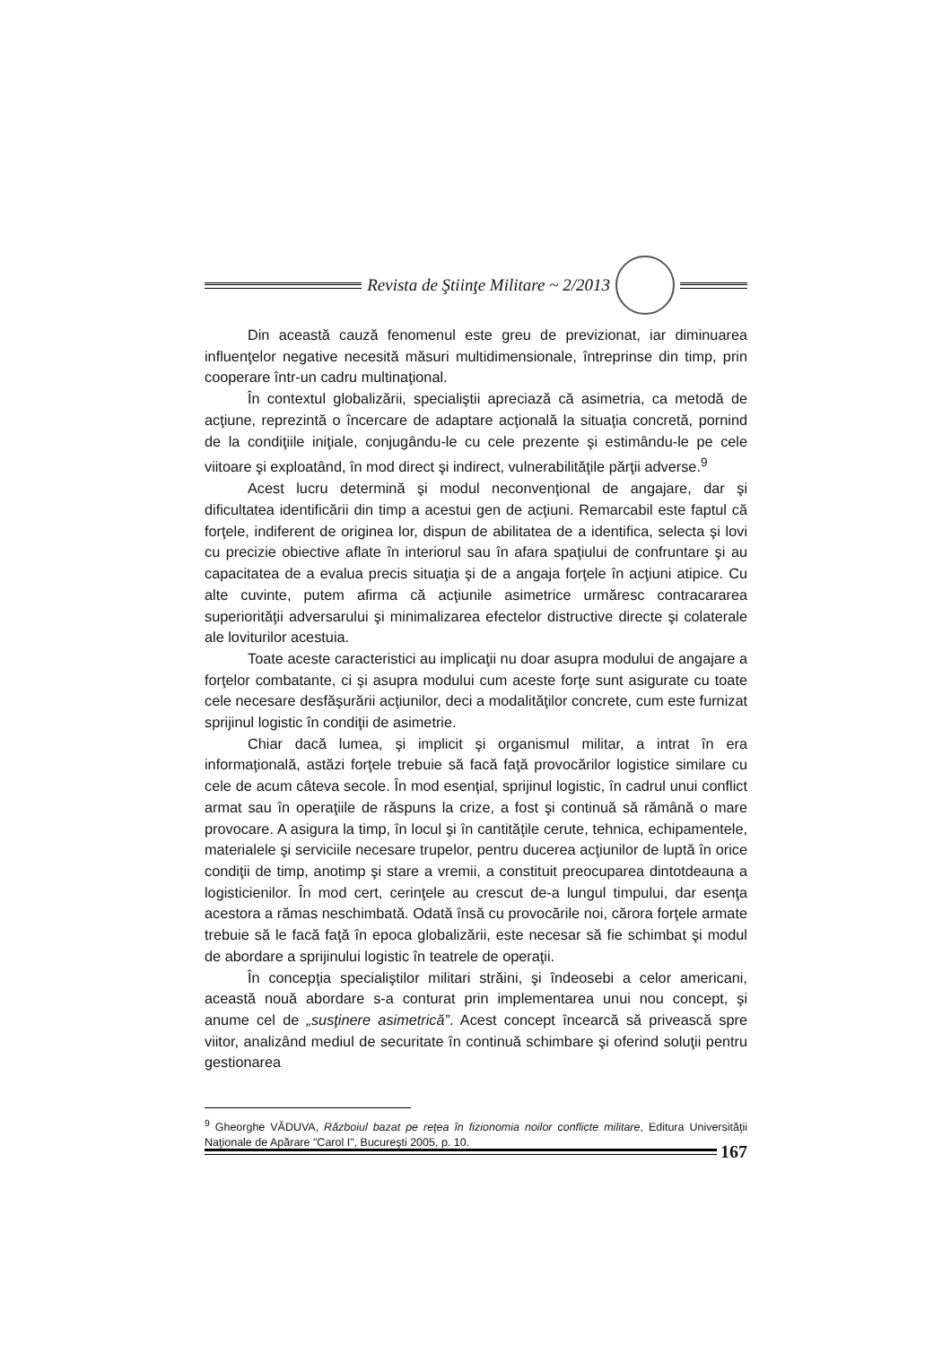Revista de Ştiinţe Militare ~ 2/2013
Din această cauză fenomenul este greu de previzionat, iar diminuarea influenţelor negative necesită măsuri multidimensionale, întreprinse din timp, prin cooperare într-un cadru multinaţional.
În contextul globalizării, specialiştii apreciază că asimetria, ca metodă de acţiune, reprezintă o încercare de adaptare acţională la situaţia concretă, pornind de la condiţiile iniţiale, conjugându-le cu cele prezente şi estimându-le pe cele viitoare şi exploatând, în mod direct şi indirect, vulnerabilităţile părţii adverse.<sup>9</sup>
Acest lucru determină şi modul neconvenţional de angajare, dar şi dificultatea identificării din timp a acestui gen de acţiuni. Remarcabil este faptul că forţele, indiferent de originea lor, dispun de abilitatea de a identifica, selecta şi lovi cu precizie obiective aflate în interiorul sau în afara spaţiului de confruntare şi au capacitatea de a evalua precis situaţia şi de a angaja forţele în acţiuni atipice. Cu alte cuvinte, putem afirma că acţiunile asimetrice urmăresc contracararea superiorităţii adversarului şi minimalizarea efectelor distructive directe şi colaterale ale loviturilor acestuia.
Toate aceste caracteristici au implicaţii nu doar asupra modului de angajare a forţelor combatante, ci şi asupra modului cum aceste forţe sunt asigurate cu toate cele necesare desfăşurării acţiunilor, deci a modalităţilor concrete, cum este furnizat sprijinul logistic în condiţii de asimetrie.
Chiar dacă lumea, şi implicit şi organismul militar, a intrat în era informaţională, astăzi forţele trebuie să facă faţă provocărilor logistice similare cu cele de acum câteva secole. În mod esenţial, sprijinul logistic, în cadrul unui conflict armat sau în operaţiile de răspuns la crize, a fost şi continuă să rămână o mare provocare. A asigura la timp, în locul şi în cantităţile cerute, tehnica, echipamentele, materialele şi serviciile necesare trupelor, pentru ducerea acţiunilor de luptă în orice condiţii de timp, anotimp şi stare a vremii, a constituit preocuparea dintotdeauna a logisticienilor. În mod cert, cerinţele au crescut de-a lungul timpului, dar esenţa acestora a rămas neschimbată. Odată însă cu provocările noi, cărora forţele armate trebuie să le facă faţă în epoca globalizării, este necesar să fie schimbat şi modul de abordare a sprijinului logistic în teatrele de operaţii.
În concepţia specialiştilor militari străini, şi îndeosebi a celor americani, această nouă abordare s-a conturat prin implementarea unui nou concept, şi anume cel de „susţinere asimetrică”. Acest concept încearcă să privească spre viitor, analizând mediul de securitate în continuă schimbare şi oferind soluţii pentru gestionarea
<sup>9</sup> Gheorghe VĂDUVA, Războiul bazat pe reţea în fizionomia noilor conflicte militare, Editura Universităţii Naţionale de Apărare "Carol I", Bucureşti 2005, p. 10.
167